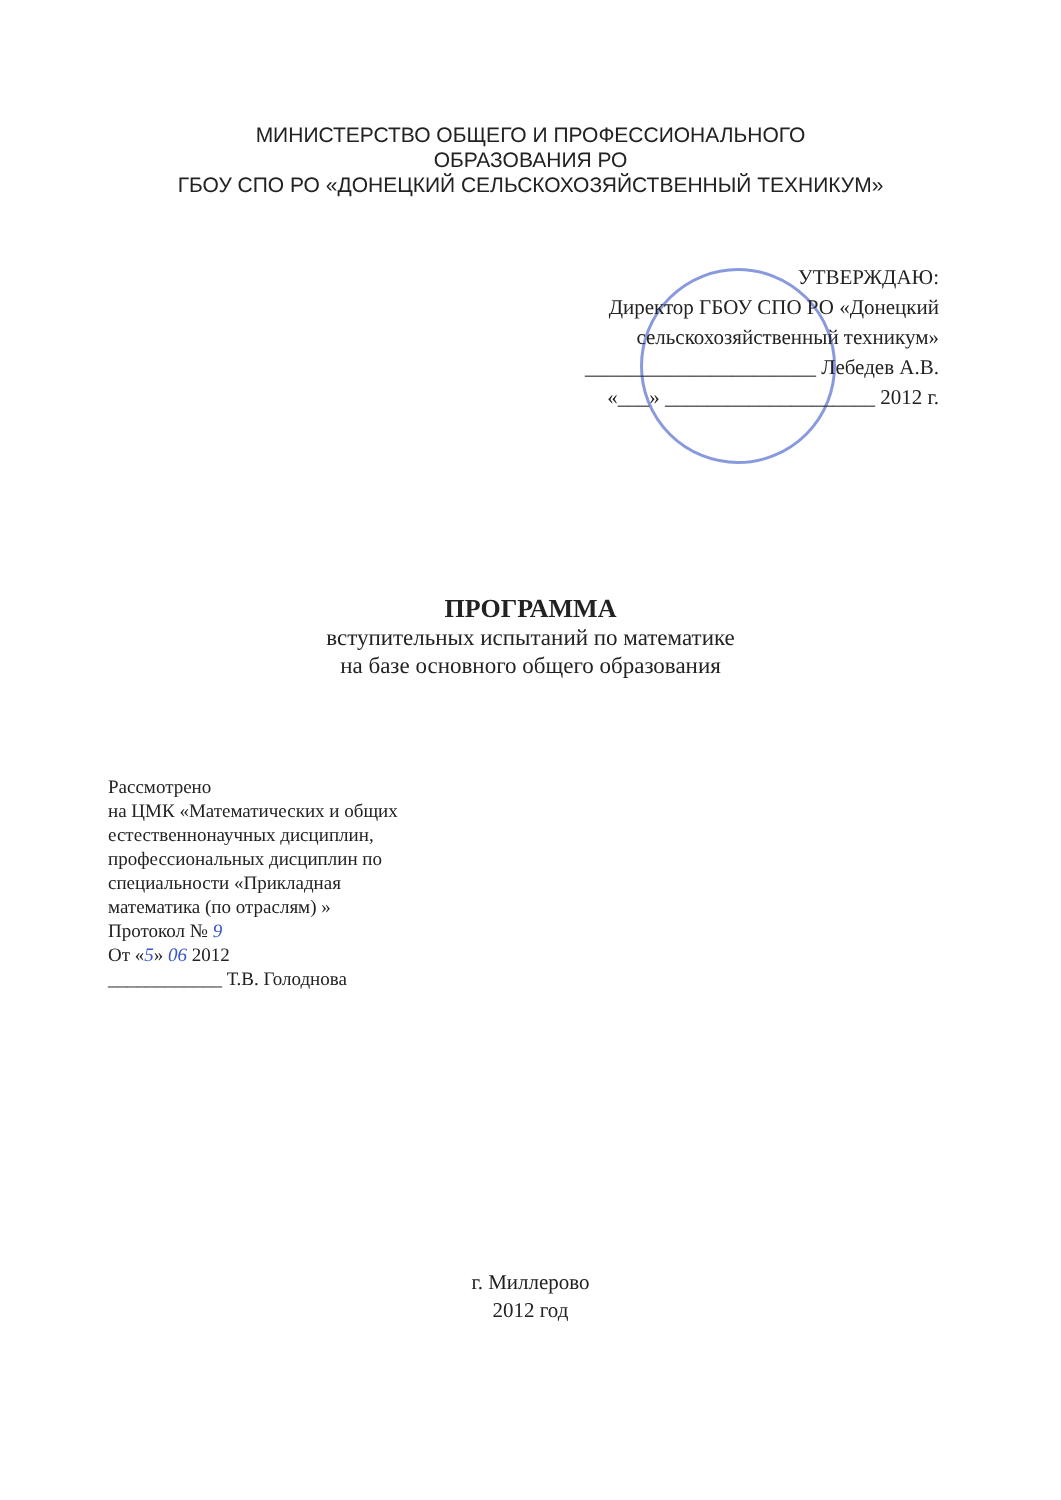МИНИСТЕРСТВО ОБЩЕГО И ПРОФЕССИОНАЛЬНОГО
ОБРАЗОВАНИЯ РО
ГБОУ СПО РО «ДОНЕЦКИЙ СЕЛЬСКОХОЗЯЙСТВЕННЫЙ ТЕХНИКУМ»
УТВЕРЖДАЮ:
Директор ГБОУ СПО РО «Донецкий
сельскохозяйственный техникум»
______________________ Лебедев А.В.
«___» ____________________ 2012 г.
ПРОГРАММА
вступительных испытаний по математике
на базе основного общего образования
Рассмотрено
на ЦМК «Математических и общих
естественнонаучных дисциплин,
профессиональных дисциплин по
специальности «Прикладная
математика (по отраслям) »
Протокол № 9
От «5» 06 2012
____________ Т.В. Голоднова
г. Миллерово
2012 год